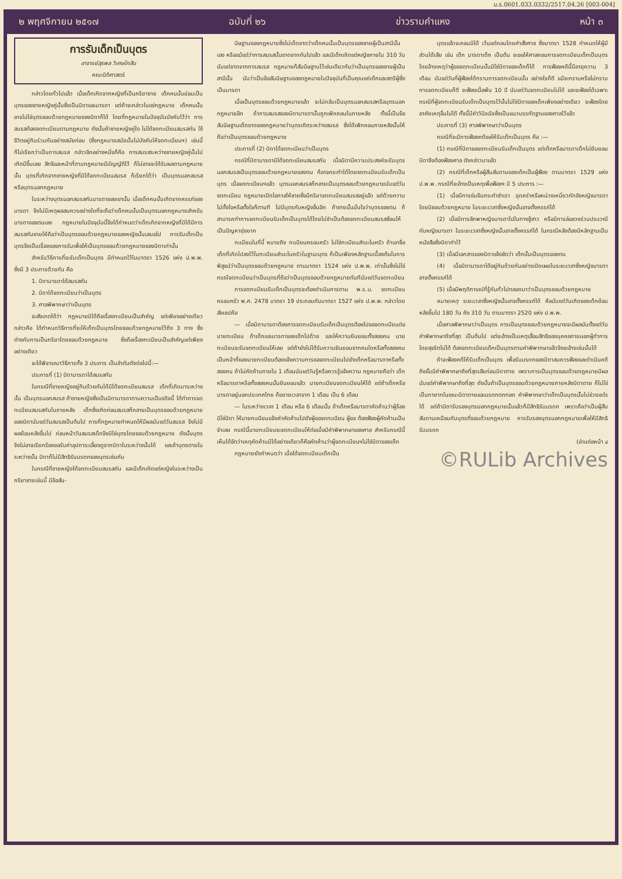ม.ร.0601.033.0332/2517.04.26 [003-004]
๒ พฤศจิกายน ๒๕๑๗ ฉบับที่ ๒๖ ข่าวรามคำแหง หน้า ๓
การรับเด็กเป็นบุตร
อาจารย์สุรพล วิเศษโกสิน
คณะนิติศาสตร์
กล่าวโดยทั่วไปแล้ว เมื่อเด็กเกิดจากหญิงที่เป็นภริยาชาย เด็กคนนั้นย่อมเป็นบุตรของชายหญิงคู่นั้นซึ่งเป็นบิดาและมารดา แต่ถ้าจะกล่าวในแง่กฎหมาย เด็กคนนั้นอาจไม่ใช่บุตรชอบด้วยกฎหมายของบิดาก็ได้ โดยที่กฎหมายในปัจจุบันบังคับไว้ว่า การสมรสต้องจดทะเบียนตามกฎหมาย ดังนั้นถ้าชายหญิงคู่ใด ไม่ได้จดทะเบียนสมรสกัน ใช้ชีวิตอยู่กินร่วมกันอย่างสมัยก่อน (ซึ่งกฎหมายสมัยนั้นไม่บังคับให้จดทะเบียนฯ) เช่นนี้ ก็ไม่เรียกว่าเป็นการสมรส กล่าวอีกอย่างหนึ่งก็คือ การสมรสระหว่างชายหญิงคู่นั้นไม่เกิดมีขึ้นเลย สิทธิและหน้าที่ตามกฎหมายมีบัญญัติไว้ ก็ไม่อาจจะได้รับผลตามกฎหมายนั้น บุตรที่เกิดจากชายหญิงที่มิได้จดทะเบียนสมรส ก็เรียกได้ว่า เป็นบุตรนอกสมรส หรือบุตรนอกกฎหมาย
ในระหว่างบุตรนอกสมรสกับมารดาของเขานั้น เมื่อเด็กคนนั้นเกิดจากครรภ์ของมารดา จึงไม่มีเหตุผลสมควรอย่างใดที่จะถือว่าเด็กคนนั้นเป็นบุตรนอกกฎหมายสำหรับมารดาของตนเอง กฎหมายในปัจจุบันนี้จึงได้กำหนดว่าเด็กเกิดจากหญิงที่มิได้มีการสมรสกับชายให้ถือว่าเป็นบุตรชอบด้วยกฎหมายของหญิงนั้นเสมอไป การรับเด็กเป็นบุตรจึงเป็นเรื่องของการรับเพื่อให้เป็นบุตรชอบด้วยกฎหมายของบิดาเท่านั้น
สำหรับวิธีการที่จะรับเด็กเป็นบุตร มีกำหนดไว้ในมาตรา 1526 แห่ง ป.พ.พ. ซึ่งมี 3 ประการด้วยกัน คือ
1. บิดามารดาได้สมรสกัน
2. บิดาได้จดทะเบียนว่าเป็นบุตร
3. ศาลพิพากษาว่าเป็นบุตร
จะสังเกตได้ว่า กฎหมายมิได้ถือเรื่องทะเบียนเป็นสำคัญ แต่เพียงอย่างเดียว กล่าวคือ ได้กำหนดวิธีการที่จะให้เด็กเป็นบุตรโดยชอบด้วยกฎหมายไว้ถึง 3 ทาง ซึ่งต่างกับการเป็นภริยาโดยชอบด้วยกฎหมาย ซึ่งถือเรื่องทะเบียนเป็นสำคัญแต่เพียงอย่างเดียว
จะได้พิจารณาวิธีการทั้ง 3 ประการ เป็นลำดับดังต่อไปนี้:—
ประการที่ (1) บิดามารดาได้สมรสกัน
ในกรณีที่ชายหญิงอยู่กินด้วยกันได้มิได้จดทะเบียนสมรส เด็กที่เกิดมาระหว่างนั้น เป็นบุตรนอกสมรส ถ้าชายหญิงซึ่งเป็นบิดามารดาตามความเป็นจริงนี้ ได้ทำการจดทะเบียนสมรสกันในภายหลัง เด็กซึ่งเกิดก่อนสมรสก็กลายเป็นบุตรชอบด้วยกฎหมายของบิดานับแต่วันสมรสเป็นต้นไป การที่กฎหมายกำหนดให้มีผลนับแต่วันสมรส จึงไม่มีผลย้อนหลังขึ้นไป ก่อนหน้าวันสมรสเด็กจึงมิใช่บุตรโดยชอบด้วยกฎหมาย ดังนั้นบุตรจึงไม่อาจเรียกร้องขอรับค่าอุปการะเลี้ยงดูจากบิดาในระหว่างนั้นได้ และถ้าบุตรตายในระหว่างนั้น บิดาก็ไม่มีสิทธิรับมรดกของบุตรเช่นกัน
ในกรณีที่ชายหญิงได้จดทะเบียนสมรสกัน และมีเด็กเกิดแต่หญิงในระหว่างเป็นภริยาชายเช่นนี้ มีข้อสัน-
นิษฐานของกฎหมายซึ่งไม่เด็ดขาดว่าเด็กคนนั้นเป็นบุตรของชายผู้เป็นสามีนั้นเอง หรือแม้แต่ว่าการสมรสนั้นขาดจากกันไปแล้ว และมีเด็กเกิดแต่หญิงภายใน 310 วันนับแต่ขาดจากการสมรส กฎหมายก็สันนิษฐานไว้เช่นเดียวกันว่าเป็นบุตรของชายผู้เป็นสามีนั้น นับว่าเป็นข้อสันนิษฐานของกฎหมายในปัจจุบันที่เป็นคุณแก่เด็กและสตรีผู้ซึ่งเป็นมารดา
เมื่อเป็นบุตรชอบด้วยกฎหมายแล้ว จะไม่กลับเป็นบุตรนอกสมรสหรือบุตรนอกกฎหมายอีก ถ้าการสมรสของบิดามารดานั้นถูกเพิกถอนในภายหลัง ทั้งนี้เป็นข้อสันนิษฐานเด็ดขาดของกฎหมายว่าบุตรเกิดระหว่างสมรส ซึ่งได้เพิกถอนภายหลังนั้นให้ถือว่าเป็นบุตรชอบด้วยกฎหมาย
ประการที่ (2) บิดาได้จดทะเบียนว่าเป็นบุตร
กรณีที่บิดามารดามิได้จดทะเบียนสมรสกัน เมื่อบิดามีความประสงค์จะรับบุตรนอกสมรสเป็นบุตรชอบด้วยกฎหมายของตน ก็อาจกระทำได้โดยจดทะเบียนรับเด็กเป็นบุตร เมื่อจดทะเบียนฯแล้ว บุตรนอกสมรสก็กลายเป็นบุตรชอบด้วยกฎหมายนับแต่วันจดทะเบียน กฎหมายเปิดโอกาสให้ชายซึ่งมีภริยาจดทะเบียนสมรสอยู่แล้ว แต่ด้วยความไม่ตั้งใจหรือตั้งใจก็ตามที ไปมีบุตรกับหญิงอื่นอีก ถ้าชายนั้นมั่นใจว่าบุตรของตน ก็สามารถทำการจดทะเบียนรับเด็กเป็นบุตรได้โดยไม่จำเป็นต้องจดทะเบียนสมรสซ้อนให้เป็นปัญหายุ่งยาก
ทะเบียนในที่นี้ หมายถึง ทะเบียนครอบครัว ไม่ใช่ทะเบียนสำมะโนครัว ถ้าเอาชื่อเด็กที่เกิดไปลงไว้ในทะเบียนสำมะโนครัวในฐานะบุตร ก็เป็นเพียงหลักฐานเบื้องต้นในการพิสูจน์ว่าเป็นบุตรชอบด้วยกฎหมาย ตามมาตรา 1524 แห่ง ป.พ.พ. เท่านั้นซึ่งไม่ใช่กรณีจดทะเบียนว่าเป็นบุตรที่ถือว่าเป็นบุตรชอบด้วยกฎหมายทันทีนับแต่วันจดทะเบียน
การจดทะเบียนรับเด็กเป็นบุตรจะต้องดำเนินการตาม พ.ร.บ. จดทะเบียนครอบครัว พ.ศ. 2478 มาตรา 19 ประกอบกับมาตรา 1527 แห่ง ป.พ.พ. กล่าวโดยสังเขปคือ
— เมื่อบิดามารดาต้องการจดทะเบียนรับเด็กเป็นบุตรต้องไปขอจดทะเบียนต่อนายทะเบียน ถ้าเด็กและมารดาของเด็กไปด้วย และให้ความยินยอมทั้งสองคน นายทะเบียนจะรับจดทะเบียนให้เลย แต่ถ้ายังไม่ได้รับความยินยอมจากคนใดหรือทั้งสองคนเป็นหน้าที่ของนายทะเบียนต้องแจ้งความการขอจดทะเบียนไปยังเด็กหรือมารดาหรือทั้งสองคน ถ้าไม่คัดค้านภายใน 1 เดือนนับแต่วันรู้หรือควรรู้แจ้งความ กฎหมายถือว่า เด็กหรือมารดาหรือทั้งสองคนนั้นยินยอมแล้ว นายทะเบียนจดทะเบียนให้ได้ แต่ถ้าเด็กหรือมารดาอยู่นอกประเทศไทย ก็ขยายเวลาจาก 1 เดือน เป็น 6 เดือน
— ในระหว่างเวลา 1 เดือน หรือ 6 เดือนนั้น ถ้าเด็กหรือมารดาคัดค้านว่าผู้ร้องมิใช่บิดา ให้นายทะเบียนแจ้งคำคัดค้านไปยังผู้ขอจดทะเบียน ผู้ขอ ต้องฟ้องผู้คัดค้านเป็นจำเลย กรณีนี้นายทะเบียนจะจดทะเบียนให้ต่อเมื่อมีคำพิพากษาของศาล สำหรับกรณีนี้เห็นได้ชัดว่าเหตุคัดค้านมีได้อย่างเดียวก็คือคัดค้านว่าผู้จดทะเบียนฯไม่ใช่บิดาของเด็ก
กฎหมายยังกำหนดว่า เมื่อได้จดทะเบียนเด็กเป็น
บุตรแล้วจะถอนมิได้ เว้นแต่ถอนโดยคำสั่งศาล ซึ่งมาตรา 1528 กำหนดให้ผู้มีส่วนได้เสีย เช่น เด็ก มารดาเด็ก เป็นต้น จะขอให้ศาลถอนการจดทะเบียนเด็กเป็นบุตรโดยอ้างเหตุว่าผู้ขอจดทะเบียนนั้นมิใช่บิดาของเด็กก็ได้ การฟ้องคดีนี้มีอายุความ 3 เดือน นับแต่วันที่ผู้ฟ้องได้ทราบการจดทะเบียนนั้น อย่างไรก็ดี แม้จะทราบหรือไม่ทราบการจดทะเบียนก็ดี จะฟ้องเมื่อพ้น 10 ปี นับแต่วันจดทะเบียนไม่ได้ และจะฟ้องได้เฉพาะกรณีที่ผู้จดทะเบียนรับเด็กเป็นบุตรไว้นั้นไม่ใช่บิดาของเด็กเพียงอย่างเดียว จะฟ้องโดยอาศัยเหตุอื่นไม่ได้ ทั้งนี้มีคำวินิจฉัยซึ่งเป็นแนวบรรทัดฐานของศาลไว้แล้ว
ประการที่ (3) ศาลพิพากษาว่าเป็นบุตร
กรณีที่จะมีการฟ้องคดีขอให้รับเด็กเป็นบุตร คือ :—
(1) กรณีที่บิดาขอจดทะเบียนรับเด็กเป็นบุตร แต่เด็กหรือมารดาเด็กไม่ยินยอม บิดาจึงต้องฟ้องศาล ดังกล่าวมาแล้ว
(2) กรณีที่เด็กหรือผู้สืบสันดานของเด็กเป็นผู้ฟ้อง ตามมาตรา 1529 แห่ง ป.พ.พ. กรณีที่จะอ้างเป็นเหตุเพื่อฟ้องฯ มี 5 ประการ :—
(1) เมื่อมีการข่มขืนกระทำชำเรา ฉุดคร่าหรือหน่วงเหนี่ยวกักขังหญิงมารดา โดยมิชอบด้วยกฎหมาย ในระยะเวลาซึ่งหญิงนั้นอาจตั้งครรภ์ได้
(2) เมื่อมีการลักพาหญิงมารดาไปในทางชู้สาว หรือมีการล่อลวงร่วมประเวณีกับหญิงมารดา ในระยะเวลาซึ่งหญิงนั้นอาจตั้งครรภ์ได้ ในกรณีหลังต้องมีหลักฐานเป็นหนังสือซึ่งบิดาทำไว้
(3) เมื่อมีเอกสารของบิดาแจ้งชัดว่า เด็กนั้นเป็นบุตรของตน
(4) เมื่อบิดามารดาได้อยู่กินด้วยกันอย่างเปิดเผยในระยะเวลาซึ่งหญิงมารดาอาจตั้งครรภ์ได้
(5) เมื่อมีพฤติการณ์ที่รู้กันทั่วไปตลอดมาว่าเป็นบุตรชอบด้วยกฎหมาย
หมายเหตุ ระยะเวลาซึ่งหญิงนั้นอาจตั้งครรภ์ได้ คือนับแต่วันเกิดของเด็กย้อนหลังขึ้นไป 180 วัน ถึง 310 วัน ตามมาตรา 2520 แห่ง ป.พ.พ.
เมื่อศาลพิพากษาว่าเป็นบุตร การเป็นบุตรชอบด้วยกฎหมายจะมีผลนับตั้งแต่วันคำพิพากษาถึงที่สุด เป็นต้นไป แต่จะอ้างเป็นเหตุเสื่อมสิทธิของบุคคลภายนอกผู้ทำการโดยสุจริตไม่ได้ ต้องจดทะเบียนเด็กเป็นบุตรตามคำพิพากษาแล้วจึงจะอ้างเช่นนั้นได้
ถ้าจะฟ้องคดีให้รับเด็กเป็นบุตร เพื่อรับมรดกของบิดาสมควรฟ้องและดำเนินคดีถึงขั้นมีคำพิพากษาถึงที่สุดเสียก่อนบิดาตาย เพราะการเป็นบุตรชอบด้วยกฎหมายมีผลนับแต่คำพิพากษาถึงที่สุด ดังนั้นถ้าเป็นบุตรชอบด้วยกฎหมายภายหลังบิดาตาย ก็ไม่ใช่เป็นทายาทในขณะบิดาตายและมรดกตกทอด คำพิพากษาว่าเด็กเป็นบุตรนั้นไม่ช่วยอะไรได้ แต่ถ้าบิดารับรองบุตรนอกกฎหมายนั้นแล้วก็มีสิทธิรับมรดก เพราะถือว่าเป็นผู้สืบสันดานเหมือนกับบุตรที่ชอบด้วยกฎหมาย การรับรองบุตรนอกกฎหมายเพื่อให้มีสิทธิรับมรดก
(อ่านต่อหน้า ๔
©RULib Archives